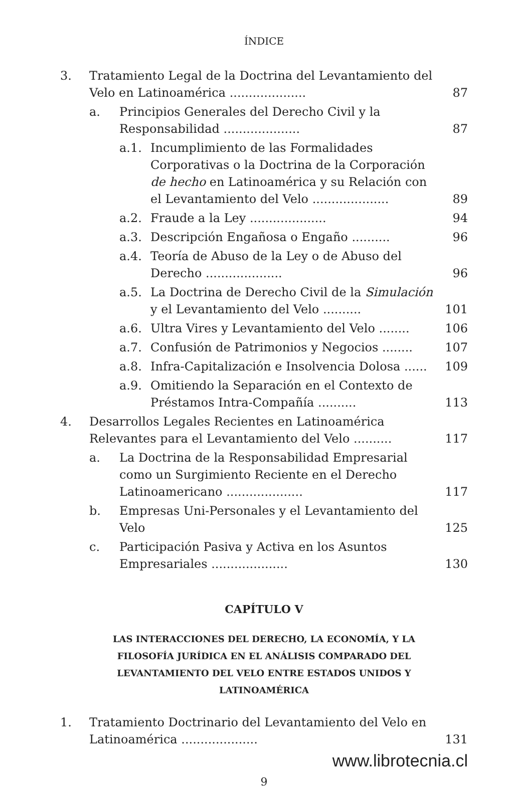ÍNDICE
3. Tratamiento Legal de la Doctrina del Levantamiento del Velo en Latinoamérica .................... 87
a. Principios Generales del Derecho Civil y la Responsabilidad .................... 87
a.1. Incumplimiento de las Formalidades Corporativas o la Doctrina de la Corporación de hecho en Latinoamérica y su Relación con el Levantamiento del Velo .................... 89
a.2. Fraude a la Ley .................... 94
a.3. Descripción Engañosa o Engaño .......... 96
a.4. Teoría de Abuso de la Ley o de Abuso del Derecho .................... 96
a.5. La Doctrina de Derecho Civil de la Simulación y el Levantamiento del Velo .......... 101
a.6. Ultra Vires y Levantamiento del Velo ........ 106
a.7. Confusión de Patrimonios y Negocios ........ 107
a.8. Infra-Capitalización e Insolvencia Dolosa ...... 109
a.9. Omitiendo la Separación en el Contexto de Préstamos Intra-Compañía .......... 113
4. Desarrollos Legales Recientes en Latinoamérica Relevantes para el Levantamiento del Velo .......... 117
a. La Doctrina de la Responsabilidad Empresarial como un Surgimiento Reciente en el Derecho Latinoamericano .................... 117
b. Empresas Uni-Personales y el Levantamiento del Velo 125
c. Participación Pasiva y Activa en los Asuntos Empresariales .................... 130
CAPÍTULO V
LAS INTERACCIONES DEL DERECHO, LA ECONOMÍA, Y LA FILOSOFÍA JURÍDICA EN EL ANÁLISIS COMPARADO DEL LEVANTAMIENTO DEL VELO ENTRE ESTADOS UNIDOS Y LATINOAMÉRICA
1. Tratamiento Doctrinario del Levantamiento del Velo en Latinoamérica .................... 131
www.librotecnia.cl
9